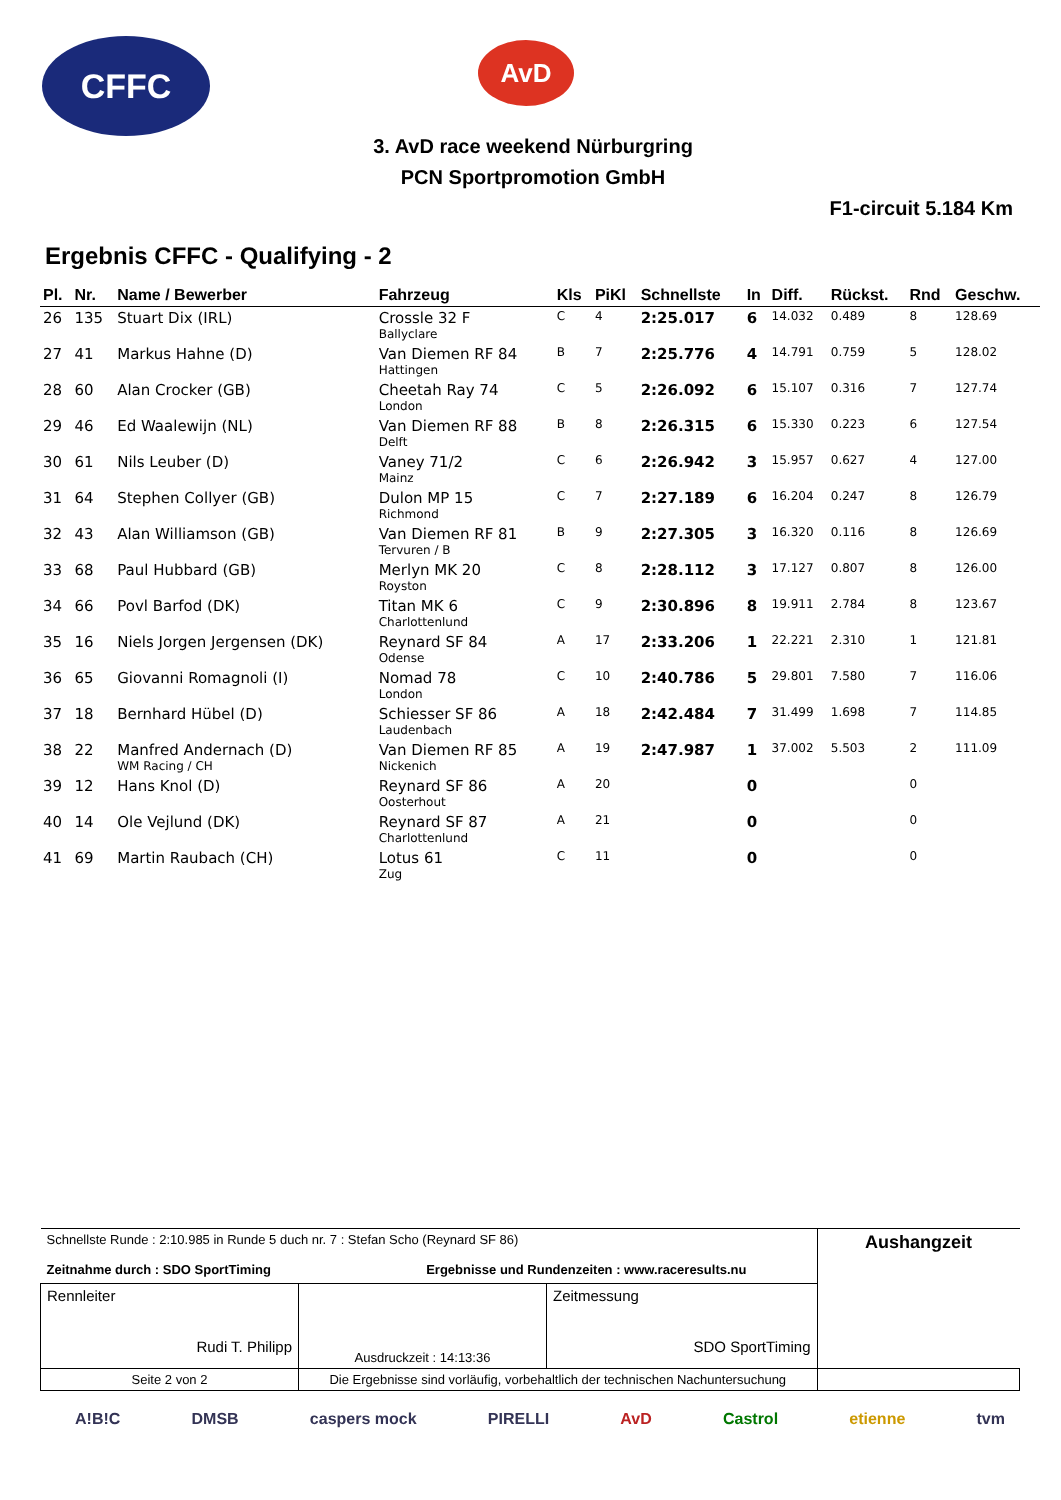CFFC AvD
3. AvD race weekend Nürburgring
PCN Sportpromotion GmbH
F1-circuit 5.184 Km
Ergebnis CFFC - Qualifying - 2
| Pl. | Nr. | Name / Bewerber | Fahrzeug | Kls | PiKl | Schnellste | In | Diff. | Rückst. | Rnd | Geschw. |
| --- | --- | --- | --- | --- | --- | --- | --- | --- | --- | --- | --- |
| 26 | 135 | Stuart Dix (IRL) | Crossle 32 F Ballyclare | C | 4 | 2:25.017 | 6 | 14.032 | 0.489 | 8 | 128.69 |
| 27 | 41 | Markus Hahne (D) | Van Diemen RF 84 Hattingen | B | 7 | 2:25.776 | 4 | 14.791 | 0.759 | 5 | 128.02 |
| 28 | 60 | Alan Crocker (GB) | Cheetah Ray 74 London | C | 5 | 2:26.092 | 6 | 15.107 | 0.316 | 7 | 127.74 |
| 29 | 46 | Ed Waalewijn (NL) | Van Diemen RF 88 Delft | B | 8 | 2:26.315 | 6 | 15.330 | 0.223 | 6 | 127.54 |
| 30 | 61 | Nils Leuber (D) | Vaney 71/2 Mainz | C | 6 | 2:26.942 | 3 | 15.957 | 0.627 | 4 | 127.00 |
| 31 | 64 | Stephen Collyer (GB) | Dulon MP 15 Richmond | C | 7 | 2:27.189 | 6 | 16.204 | 0.247 | 8 | 126.79 |
| 32 | 43 | Alan Williamson (GB) | Van Diemen RF 81 Tervuren / B | B | 9 | 2:27.305 | 3 | 16.320 | 0.116 | 8 | 126.69 |
| 33 | 68 | Paul Hubbard (GB) | Merlyn MK 20 Royston | C | 8 | 2:28.112 | 3 | 17.127 | 0.807 | 8 | 126.00 |
| 34 | 66 | Povl Barfod (DK) | Titan MK 6 Charlottenlund | C | 9 | 2:30.896 | 8 | 19.911 | 2.784 | 8 | 123.67 |
| 35 | 16 | Niels Jorgen Jergensen (DK) | Reynard SF 84 Odense | A | 17 | 2:33.206 | 1 | 22.221 | 2.310 | 1 | 121.81 |
| 36 | 65 | Giovanni Romagnoli (I) | Nomad 78 London | C | 10 | 2:40.786 | 5 | 29.801 | 7.580 | 7 | 116.06 |
| 37 | 18 | Bernhard Hübel (D) | Schiesser SF 86 Laudenbach | A | 18 | 2:42.484 | 7 | 31.499 | 1.698 | 7 | 114.85 |
| 38 | 22 | Manfred Andernach (D) WM Racing / CH | Van Diemen RF 85 Nickenich | A | 19 | 2:47.987 | 1 | 37.002 | 5.503 | 2 | 111.09 |
| 39 | 12 | Hans Knol (D) | Reynard SF 86 Oosterhout | A | 20 | | 0 | | | 0 | |
| 40 | 14 | Ole Vejlund (DK) | Reynard SF 87 Charlottenlund | A | 21 | | 0 | | | 0 | |
| 41 | 69 | Martin Raubach (CH) | Lotus 61 Zug | C | 11 | | 0 | | | 0 | |
| Schnellste Runde : 2:10.985 in Runde 5 duch nr. 7 : Stefan Scho (Reynard SF 86) Zeitnahme durch : SDO SportTiming Ergebnisse und Rundenzeiten : www.raceresults.nu | | | Aushangzeit |
| Rennleiter Rudi T. Philipp | Ausdruckzeit : 14:13:36 | Zeitmessung SDO SportTiming | |
| Seite 2 von 2 | Die Ergebnisse sind vorläufig, vorbehaltlich der technischen Nachuntersuchung | | |
A!B!C DMSB caspers mock PIRELLI AvD Castrol etienne tvm